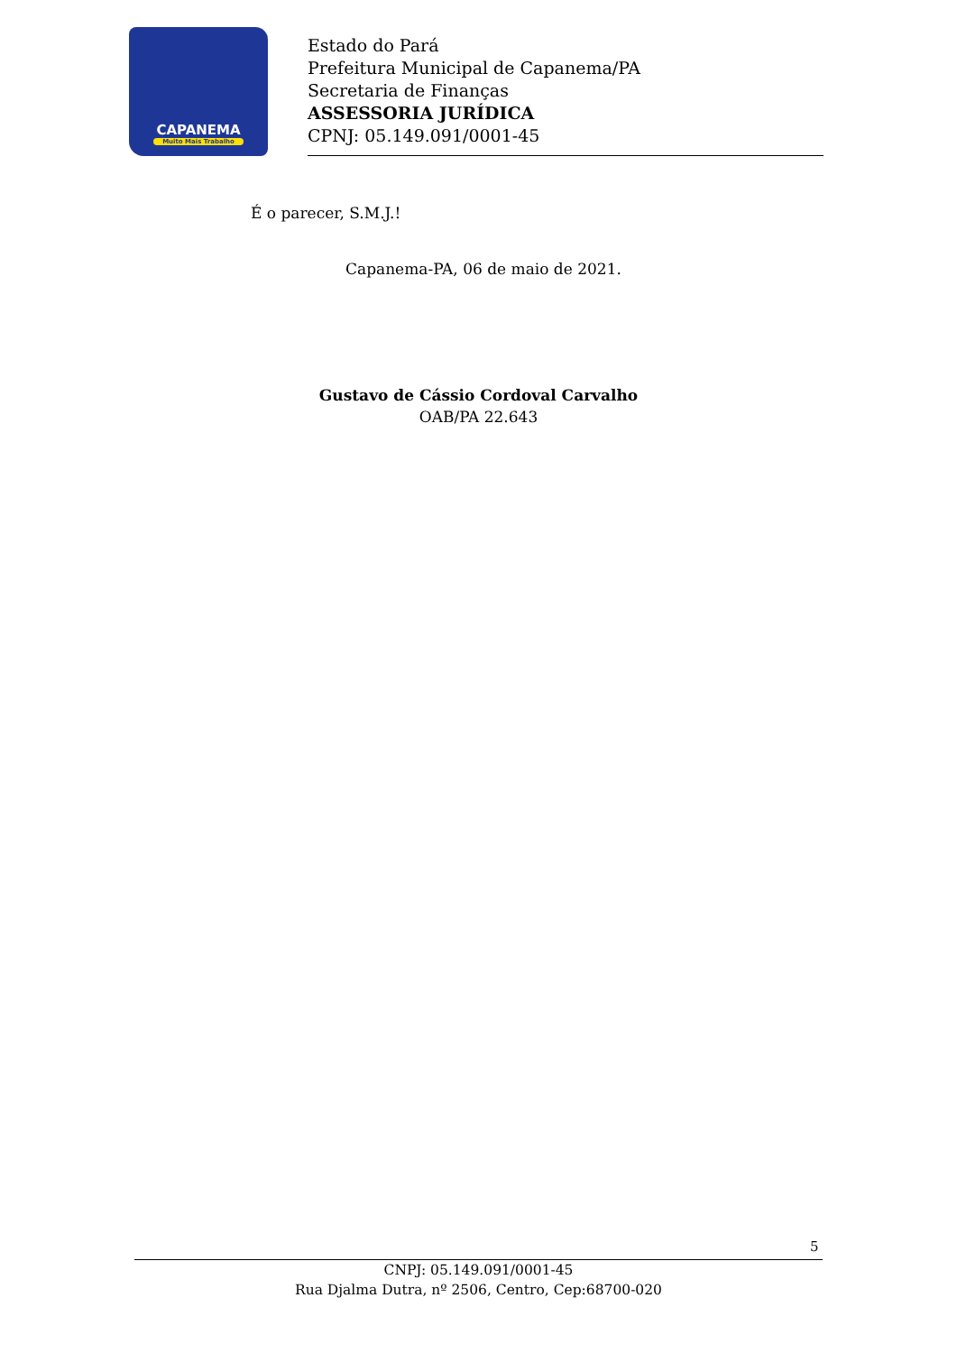CAPANEMA
Muito Mais Trabalho
Estado do Pará
Prefeitura Municipal de Capanema/PA
Secretaria de Finanças
ASSESSORIA JURÍDICA
CPNJ: 05.149.091/0001-45
É o parecer, S.M.J.!
Capanema-PA, 06 de maio de 2021.
Gustavo de Cássio Cordoval Carvalho
OAB/PA 22.643
5
CNPJ: 05.149.091/0001-45
Rua Djalma Dutra, nº 2506, Centro, Cep:68700-020